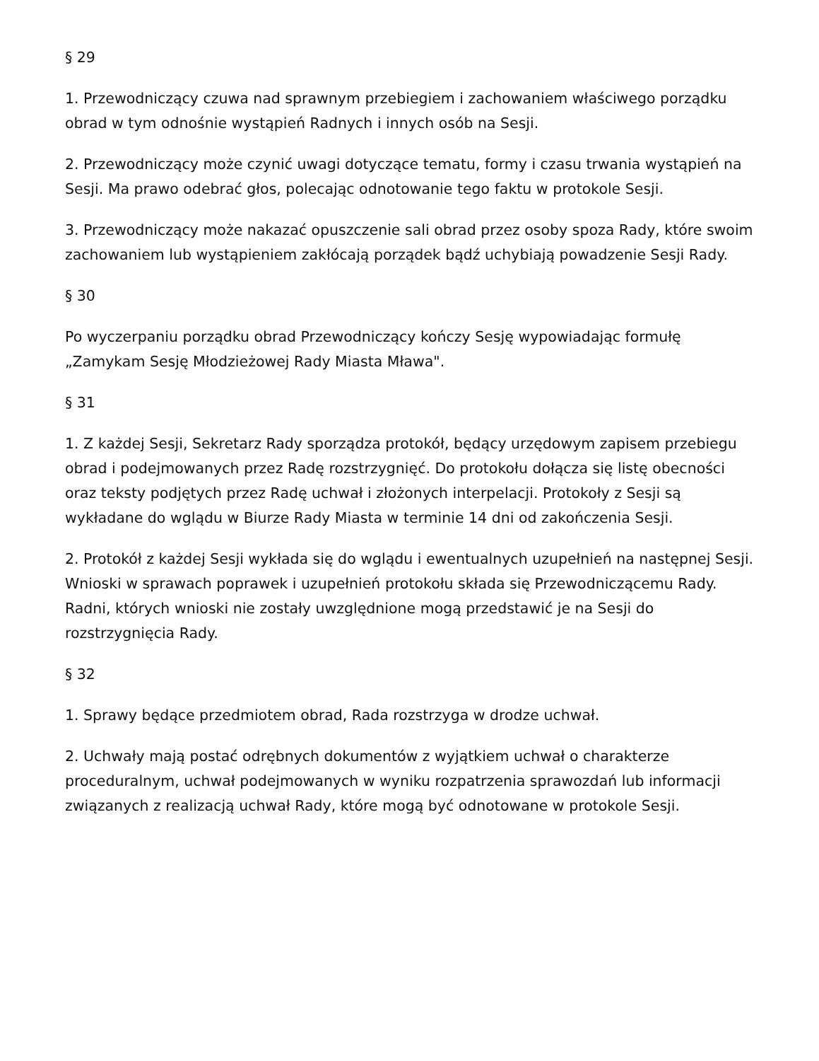§ 29
1. Przewodniczący czuwa nad sprawnym przebiegiem i zachowaniem właściwego porządku obrad w tym odnośnie wystąpień Radnych i innych osób na Sesji.
2. Przewodniczący może czynić uwagi dotyczące tematu, formy i czasu trwania wystąpień na Sesji. Ma prawo odebrać głos, polecając odnotowanie tego faktu w protokole Sesji.
3. Przewodniczący może nakazać opuszczenie sali obrad przez osoby spoza Rady, które swoim zachowaniem lub wystąpieniem zakłócają porządek bądź uchybiają powadzenie Sesji Rady.
§ 30
Po wyczerpaniu porządku obrad Przewodniczący kończy Sesję wypowiadając formułę „Zamykam Sesję Młodzieżowej Rady Miasta Mława".
§ 31
1. Z każdej Sesji, Sekretarz Rady sporządza protokół, będący urzędowym zapisem przebiegu obrad i podejmowanych przez Radę rozstrzygnięć. Do protokołu dołącza się listę obecności oraz teksty podjętych przez Radę uchwał i złożonych interpelacji. Protokoły z Sesji są wykładane do wglądu w Biurze Rady Miasta w terminie 14 dni od zakończenia Sesji.
2. Protokół z każdej Sesji wykłada się do wglądu i ewentualnych uzupełnień na następnej Sesji. Wnioski w sprawach poprawek i uzupełnień protokołu składa się Przewodniczącemu Rady. Radni, których wnioski nie zostały uwzględnione mogą przedstawić je na Sesji do rozstrzygnięcia Rady.
§ 32
1. Sprawy będące przedmiotem obrad, Rada rozstrzyga w drodze uchwał.
2. Uchwały mają postać odrębnych dokumentów z wyjątkiem uchwał o charakterze proceduralnym, uchwał podejmowanych w wyniku rozpatrzenia sprawozdań lub informacji związanych z realizacją uchwał Rady, które mogą być odnotowane w protokole Sesji.